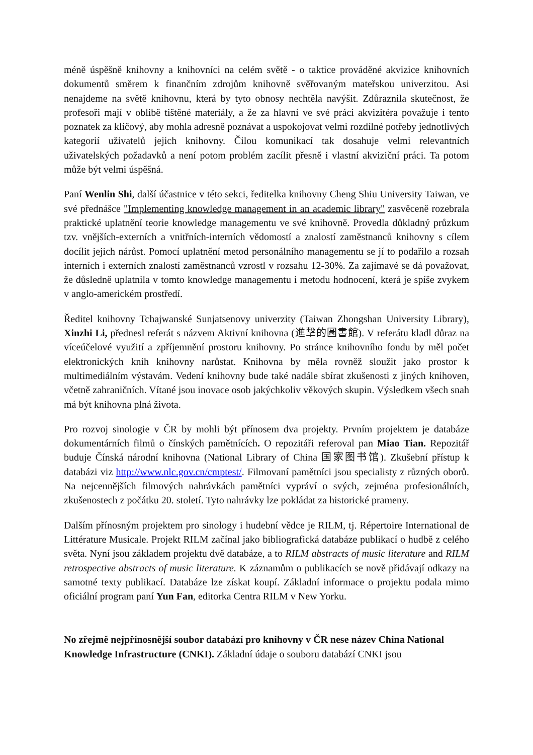méně úspěšně knihovny a knihovníci na celém světě - o taktice prováděné akvizice knihovních dokumentů směrem k finančním zdrojům knihovně svěřovaným mateřskou univerzitou. Asi nenajdeme na světě knihovnu, která by tyto obnosy nechtěla navýšit. Zdůraznila skutečnost, že profesoři mají v oblibě tištěné materiály, a že za hlavní ve své práci akvizitéra považuje i tento poznatek za klíčový, aby mohla adresně poznávat a uspokojovat velmi rozdílné potřeby jednotlivých kategorií uživatelů jejich knihovny. Čilou komunikací tak dosahuje velmi relevantních uživatelských požadavků a není potom problém zacílit přesně i vlastní akviziční práci. Ta potom může být velmi úspěšná.
Paní Wenlin Shi, další účastnice v této sekci, ředitelka knihovny Cheng Shiu University Taiwan, ve své přednášce "Implementing knowledge management in an academic library" zasvěceně rozebrala praktické uplatnění teorie knowledge managementu ve své knihovně. Provedla důkladný průzkum tzv. vnějších-externích a vnitřních-interních vědomostí a znalostí zaměstnanců knihovny s cílem docílit jejich nárůst. Pomocí uplatnění metod personálního managementu se jí to podařilo a rozsah interních i externích znalostí zaměstnanců vzrostl v rozsahu 12-30%. Za zajímavé se dá považovat, že důsledně uplatnila v tomto knowledge managementu i metodu hodnocení, která je spíše zvykem v anglo-americkém prostředí.
Ředitel knihovny Tchajwanské Sunjatsenovy univerzity (Taiwan Zhongshan University Library), Xinzhi Li, přednesl referát s názvem Aktivní knihovna (進擊的圖書館). V referátu kladl důraz na víceúčelové využití a zpříjemnění prostoru knihovny. Po stránce knihovního fondu by měl počet elektronických knih knihovny narůstat. Knihovna by měla rovněž sloužit jako prostor k multimediálním výstavám. Vedení knihovny bude také nadále sbírat zkušenosti z jiných knihoven, včetně zahraničních. Vítané jsou inovace osob jakýchkoliv věkových skupin. Výsledkem všech snah má být knihovna plná života.
Pro rozvoj sinologie v ČR by mohli být přínosem dva projekty. Prvním projektem je databáze dokumentárních filmů o čínských pamětnících. O repozitáři referoval pan Miao Tian. Repozitář buduje Čínská národní knihovna (National Library of China 国家图书馆). Zkušební přístup k databázi viz http://www.nlc.gov.cn/cmptest/. Filmovaní pamětníci jsou specialisty z různých oborů. Na nejcennějších filmových nahrávkách pamětníci vypráví o svých, zejména profesionálních, zkušenostech z počátku 20. století. Tyto nahrávky lze pokládat za historické prameny.
Dalším přínosným projektem pro sinology i hudební vědce je RILM, tj. Répertoire International de Littérature Musicale. Projekt RILM začínal jako bibliografická databáze publikací o hudbě z celého světa. Nyní jsou základem projektu dvě databáze, a to RILM abstracts of music literature and RILM retrospective abstracts of music literature. K záznamům o publikacích se nově přidávají odkazy na samotné texty publikací. Databáze lze získat koupí. Základní informace o projektu podala mimo oficiální program paní Yun Fan, editorka Centra RILM v New Yorku.
No zřejmě nejpřínosnější soubor databází pro knihovny v ČR nese název China National Knowledge Infrastructure (CNKI). Základní údaje o souboru databází CNKI jsou